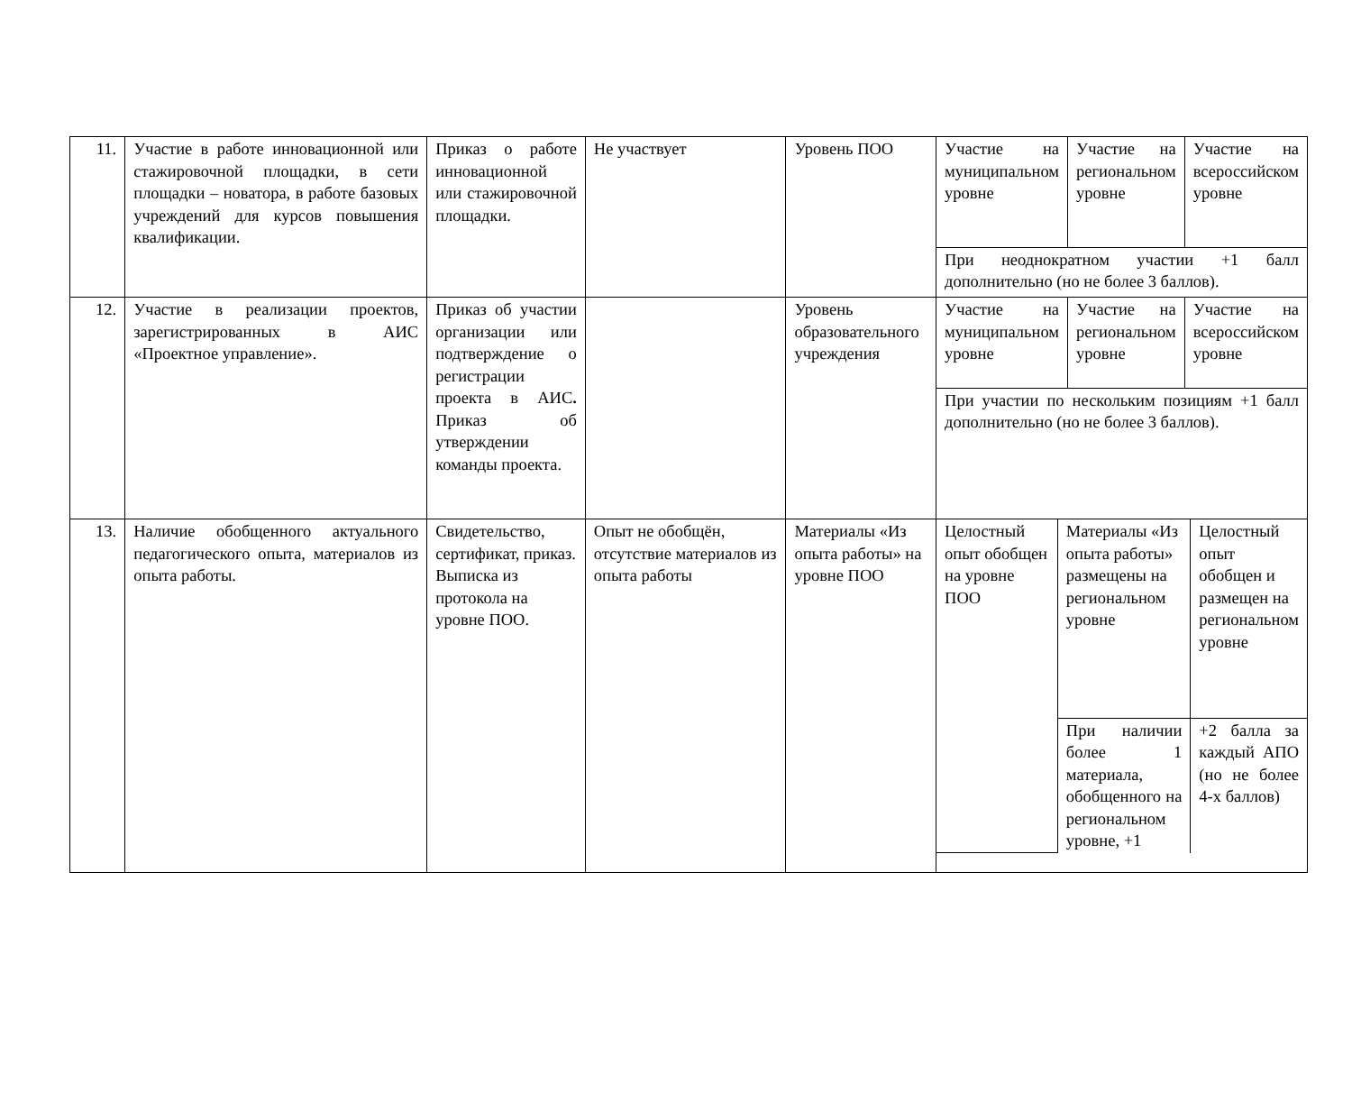| 11. | Участие в работе инновационной или стажировочной площадки, в сети площадки – новатора, в работе базовых учреждений для курсов повышения квалификации. | Приказ о работе инновационной или стажировочной площадки. | Не участвует | Уровень ПОО | / Участие на муниципальном уровне / Участие на региональном уровне / Участие на всероссийском уровне / / При неоднократном участии +1 балл дополнительно (но не более 3 баллов). / / / |
| 12. | Участие в реализации проектов, зарегистрированных в АИС «Проектное управление». | Приказ об участии организации или подтверждение о регистрации проекта в АИС . Приказ об утверждении команды проекта. | | Уровень образовательного учреждения | / Участие на муниципальном уровне / Участие на региональном уровне / Участие на всероссийском уровне / / При участии по нескольким позициям +1 балл дополнительно (но не более 3 баллов). / / / |
| 13. | Наличие обобщенного актуального педагогического опыта, материалов из опыта работы. | Свидетельство, сертификат, приказ. Выписка из протокола на уровне ПОО. | Опыт не обобщён, отсутствие материалов из опыта работы | Материалы «Из опыта работы» на уровне ПОО | / Целостный опыт обобщен на уровне ПОО / Материалы «Из опыта работы» размещены на региональном уровне / Целостный опыт обобщен и размещен на региональном уровне / / / При наличии более 1 материала, обобщенного на региональном уровне, +1 / +2 балла за каждый АПО (но не более 4-х баллов) / |